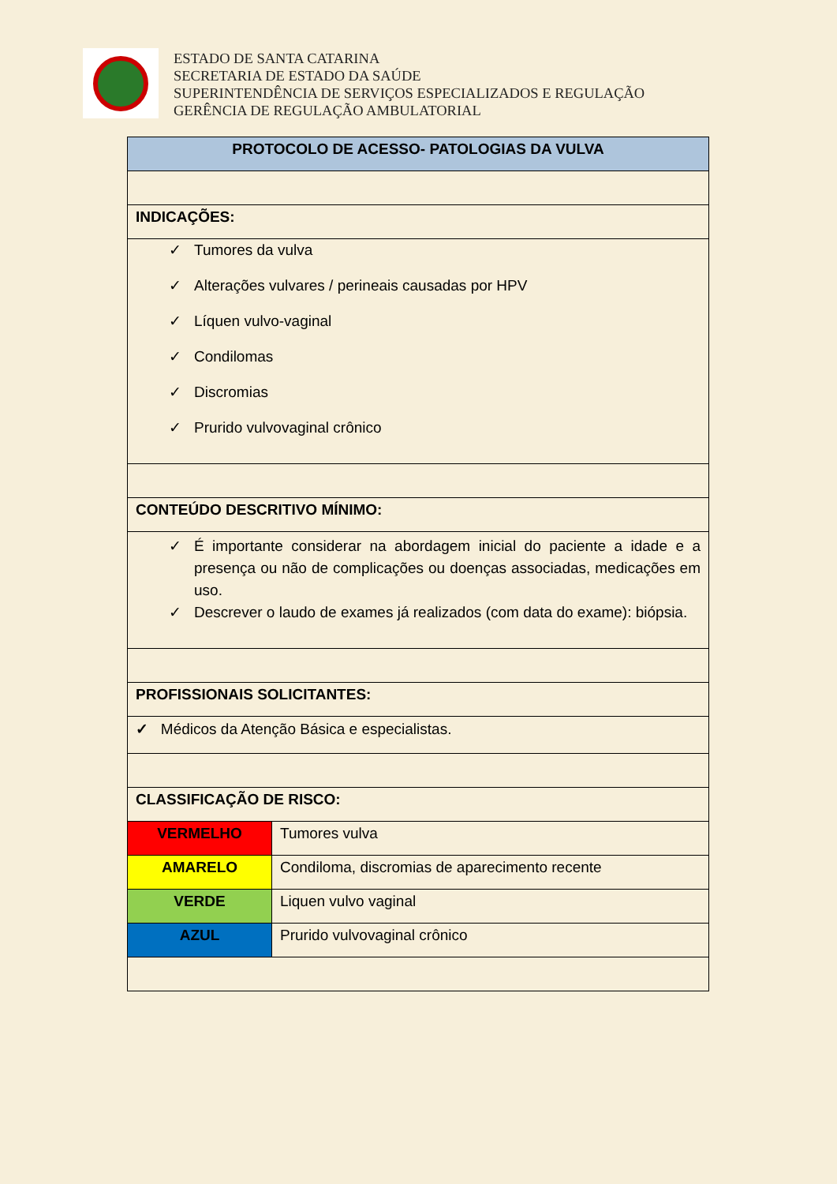ESTADO DE SANTA CATARINA
SECRETARIA DE ESTADO DA SAÚDE
SUPERINTENDÊNCIA DE SERVIÇOS ESPECIALIZADOS E REGULAÇÃO
GERÊNCIA DE REGULAÇÃO AMBULATORIAL
| PROTOCOLO DE ACESSO- PATOLOGIAS DA VULVA | |
| INDICAÇÕES: | |
| ✓ Tumores da vulva ✓ Alterações vulvares / perineais causadas por HPV ✓ Líquen vulvo-vaginal ✓ Condilomas ✓ Discromias ✓ Prurido vulvovaginal crônico | |
| CONTEÚDO DESCRITIVO MÍNIMO: | |
| ✓ É importante considerar na abordagem inicial do paciente a idade e a presença ou não de complicações ou doenças associadas, medicações em uso. ✓ Descrever o laudo de exames já realizados (com data do exame): biópsia. | |
| PROFISSIONAIS SOLICITANTES: | |
| ✓ Médicos da Atenção Básica e especialistas. | |
| CLASSIFICAÇÃO DE RISCO: | |
| VERMELHO | Tumores vulva |
| AMARELO | Condiloma, discromias de aparecimento recente |
| VERDE | Liquen vulvo vaginal |
| AZUL | Prurido vulvovaginal crônico |